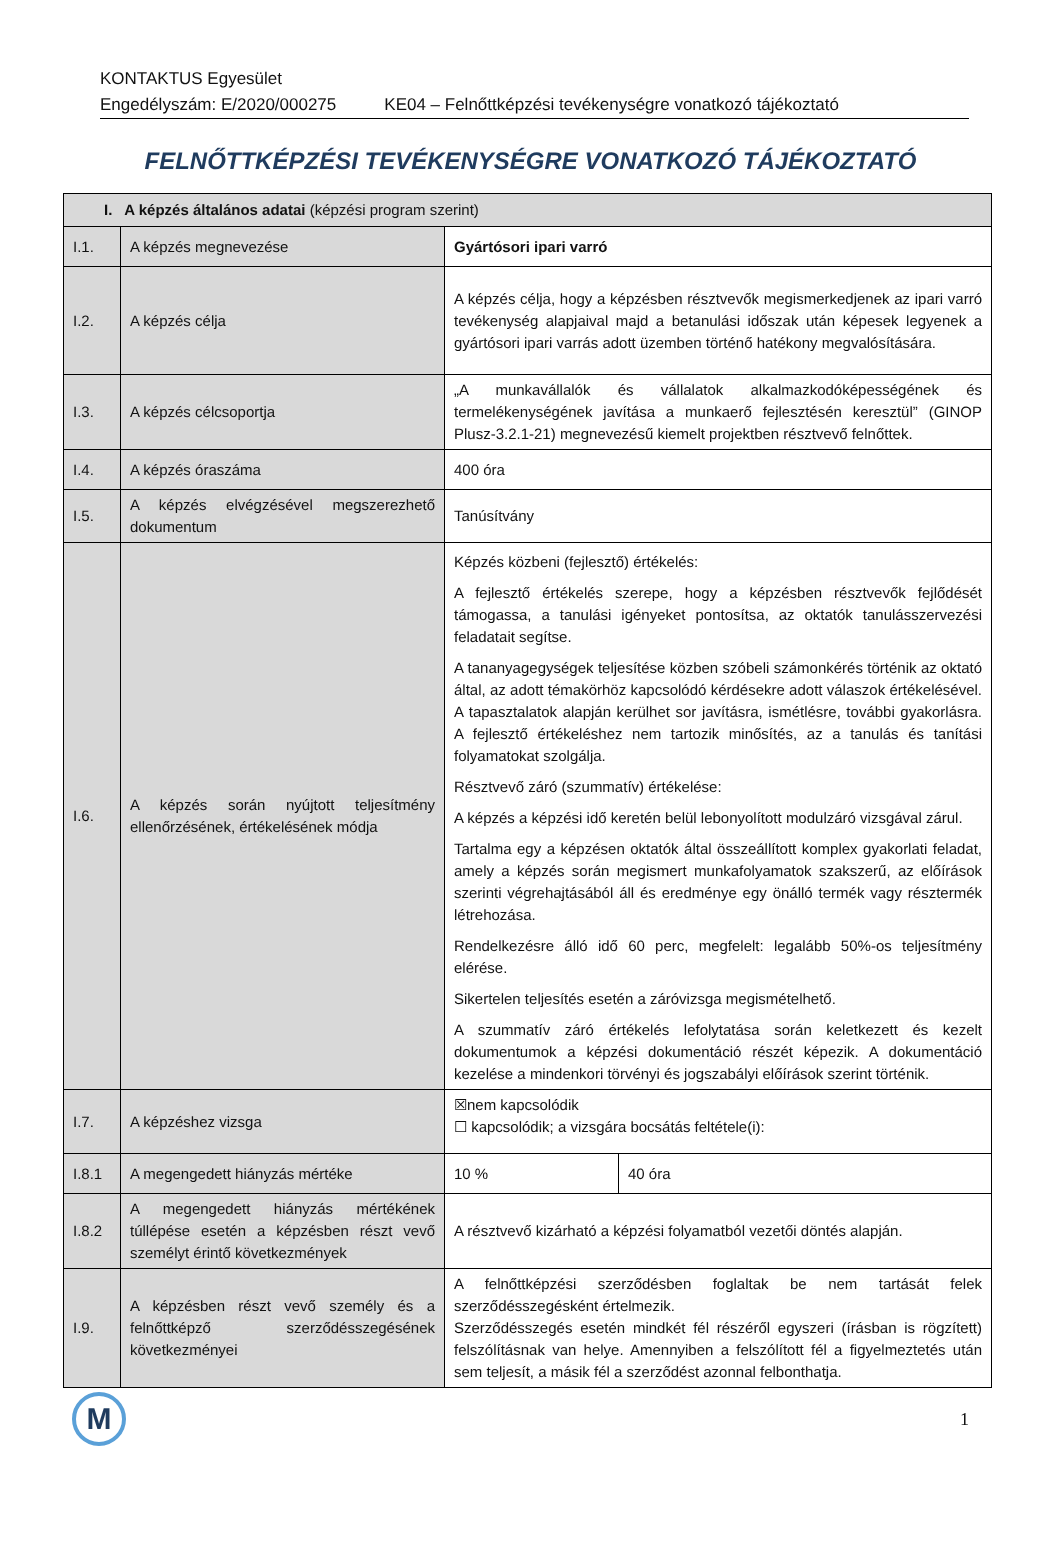KONTAKTUS Egyesület
Engedélyszám: E/2020/000275 KE04 – Felnőttképzési tevékenységre vonatkozó tájékoztató
FELNŐTTKÉPZÉSI TEVÉKENYSÉGRE VONATKOZÓ TÁJÉKOZTATÓ
| I. A képzés általános adatai (képzési program szerint) | | | |
| I.1. | A képzés megnevezése | Gyártósori ipari varró | |
| I.2. | A képzés célja | A képzés célja, hogy a képzésben résztvevők megismerkedjenek az ipari varró tevékenység alapjaival majd a betanulási időszak után képesek legyenek a gyártósori ipari varrás adott üzemben történő hatékony megvalósítására. | |
| I.3. | A képzés célcsoportja | „A munkavállalók és vállalatok alkalmazkodóképességének és termelékenységének javítása a munkaerő fejlesztésén keresztül” (GINOP Plusz-3.2.1-21) megnevezésű kiemelt projektben résztvevő felnőttek. | |
| I.4. | A képzés óraszáma | 400 óra | |
| I.5. | A képzés elvégzésével megszerezhető dokumentum | Tanúsítvány | |
| I.6. | A képzés során nyújtott teljesítmény ellenőrzésének, értékelésének módja | Képzés közbeni (fejlesztő) értékelés: A fejlesztő értékelés szerepe, hogy a képzésben résztvevők fejlődését támogassa, a tanulási igényeket pontosítsa, az oktatók tanulásszervezési feladatait segítse. A tananyagegységek teljesítése közben szóbeli számonkérés történik az oktató által, az adott témakörhöz kapcsolódó kérdésekre adott válaszok értékelésével. A tapasztalatok alapján kerülhet sor javításra, ismétlésre, további gyakorlásra. A fejlesztő értékeléshez nem tartozik minősítés, az a tanulás és tanítási folyamatokat szolgálja. Résztvevő záró (szummatív) értékelése: A képzés a képzési idő keretén belül lebonyolított modulzáró vizsgával zárul. Tartalma egy a képzésen oktatók által összeállított komplex gyakorlati feladat, amely a képzés során megismert munkafolyamatok szakszerű, az előírások szerinti végrehajtásából áll és eredménye egy önálló termék vagy résztermék létrehozása. Rendelkezésre álló idő 60 perc, megfelelt: legalább 50%-os teljesítmény elérése. Sikertelen teljesítés esetén a záróvizsga megismételhető. A szummatív záró értékelés lefolytatása során keletkezett és kezelt dokumentumok a képzési dokumentáció részét képezik. A dokumentáció kezelése a mindenkori törvényi és jogszabályi előírások szerint történik. | |
| I.7. | A képzéshez vizsga | ☒nem kapcsolódik ☐ kapcsolódik; a vizsgára bocsátás feltétele(i): | |
| I.8.1 | A megengedett hiányzás mértéke | 10 % | 40 óra |
| I.8.2 | A megengedett hiányzás mértékének túllépése esetén a képzésben részt vevő személyt érintő következmények | A résztvevő kizárható a képzési folyamatból vezetői döntés alapján. | |
| I.9. | A képzésben részt vevő személy és a felnőttképző szerződésszegésének következményei | A felnőttképzési szerződésben foglaltak be nem tartását felek szerződésszegésként értelmezik. Szerződésszegés esetén mindkét fél részéről egyszeri (írásban is rögzített) felszólításnak van helye. Amennyiben a felszólított fél a figyelmeztetés után sem teljesít, a másik fél a szerződést azonnal felbonthatja. | |
M
1